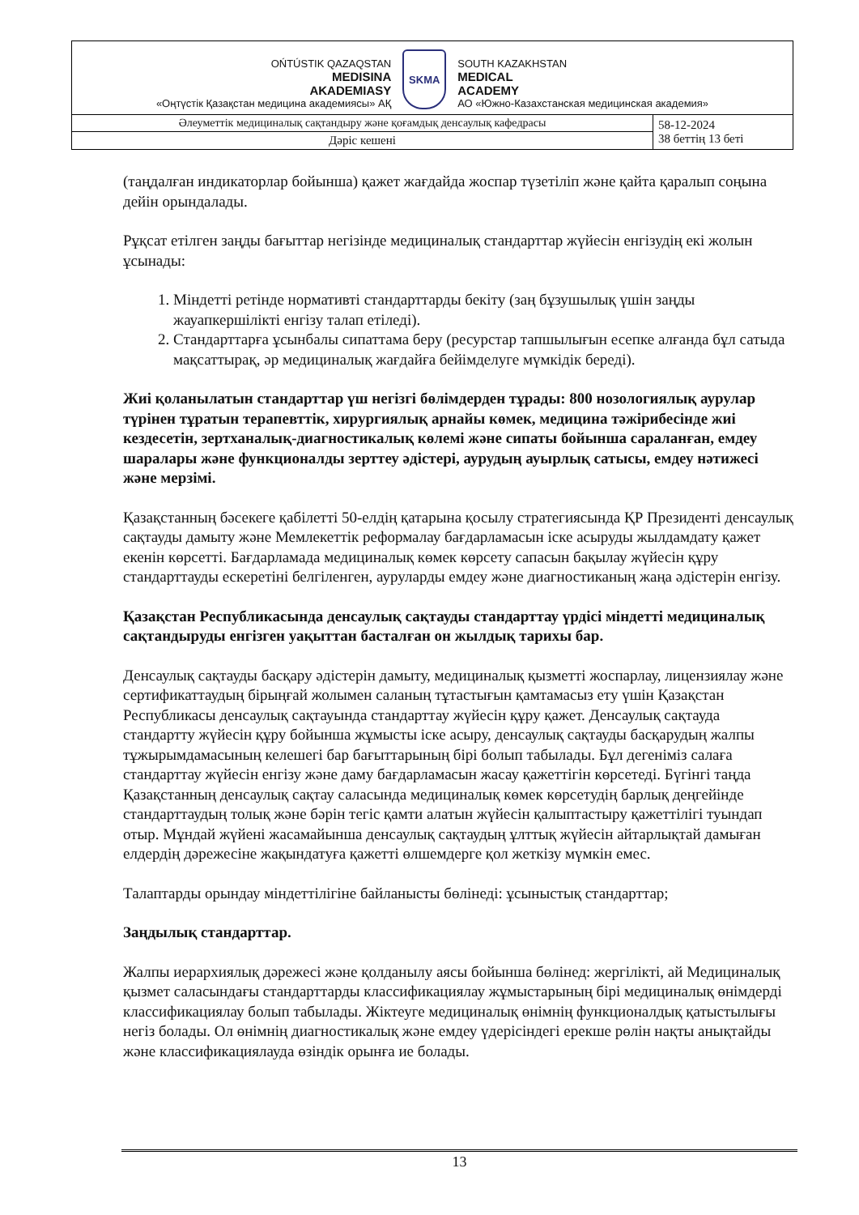| OŃTÚSTIK QAZAQSTAN MEDISINA AKADEMIASY «Оңтүстік Қазақстан медицина академиясы» АҚ SKMA SOUTH KAZAKHSTAN MEDICAL ACADEMY АО «Южно-Казахстанская медицинская академия» | |
| Әлеуметтік медициналық сақтандыру және қоғамдық денсаулық кафедрасы | 58-12-2024 38 беттің 13 беті |
| Дәріс кешені | |
(таңдалған индикаторлар бойынша) қажет жағдайда жоспар түзетіліп және қайта қаралып соңына дейін орындалады.
Рұқсат етілген заңды бағыттар негізінде медициналық стандарттар жүйесін енгізудің екі жолын ұсынады:
1. Міндетті ретінде нормативті стандарттарды бекіту (заң бұзушылық үшін заңды жауапкершілікті енгізу талап етіледі).
2. Стандарттарға ұсынбалы сипаттама беру (ресурстар тапшылығын есепке алғанда бұл сатыда мақсаттырақ, әр медициналық жағдайға бейімделуге мүмкідік береді).
Жиі қоланылатын стандарттар үш негізгі бөлімдерден тұрады: 800 нозологиялық аурулар түрінен тұратын терапевттік, хирургиялық арнайы көмек, медицина тәжірибесінде жиі кездесетін, зертханалық-диагностикалық көлемі және сипаты бойынша сараланған, емдеу шаралары және функционалды зерттеу әдістері, аурудың ауырлық сатысы, емдеу нәтижесі және мерзімі.
Қазақстанның бәсекеге қабілетті 50-елдің қатарына қосылу стратегиясында ҚР Президенті денсаулық сақтауды дамыту және Мемлекеттік реформалау бағдарламасын іске асыруды жылдамдату қажет екенін көрсетті. Бағдарламада медициналық көмек көрсету сапасын бақылау жүйесін құру стандарттауды ескеретіні белгіленген, ауруларды емдеу және диагностиканың жаңа әдістерін енгізу.
Қазақстан Республикасында денсаулық сақтауды стандарттау үрдісі міндетті медициналық сақтандыруды енгізген уақыттан басталған он жылдық тарихы бар.
Денсаулық сақтауды басқару әдістерін дамыту, медициналық қызметті жоспарлау, лицензиялау және сертификаттаудың бірыңғай жолымен саланың тұтастығын қамтамасыз ету үшін Қазақстан Республикасы денсаулық сақтауында стандарттау жүйесін құру қажет. Денсаулық сақтауда стандартту жүйесін құру бойынша жұмысты іске асыру, денсаулық сақтауды басқарудың жалпы тұжырымдамасының келешегі бар бағыттарының бірі болып табылады. Бұл дегеніміз салаға стандарттау жүйесін енгізу және даму бағдарламасын жасау қажеттігін көрсетеді. Бүгінгі таңда Қазақстанның денсаулық сақтау саласында медициналық көмек көрсетудің барлық деңгейінде стандарттаудың толық және бәрін тегіс қамти алатын жүйесін қалыптастыру қажеттілігі туындап отыр. Мұндай жүйені жасамайынша денсаулық сақтаудың ұлттық жүйесін айтарлықтай дамыған елдердің дәрежесіне жақындатуға қажетті өлшемдерге қол жеткізу мүмкін емес.
Талаптарды орындау міндеттілігіне байланысты бөлінеді: ұсыныстық стандарттар;
Заңдылық стандарттар.
Жалпы иерархиялық дәрежесі және қолданылу аясы бойынша бөлінед: жергілікті, ай Медициналық қызмет саласындағы стандарттарды классификациялау жұмыстарының бірі медициналық өнімдерді классификациялау болып табылады. Жіктеуге медициналық өнімнің функционалдық қатыстылығы негіз болады. Ол өнімнің диагностикалық және емдеу үдерісіндегі ерекше рөлін нақты анықтайды және классификациялауда өзіндік орынға ие болады.
13